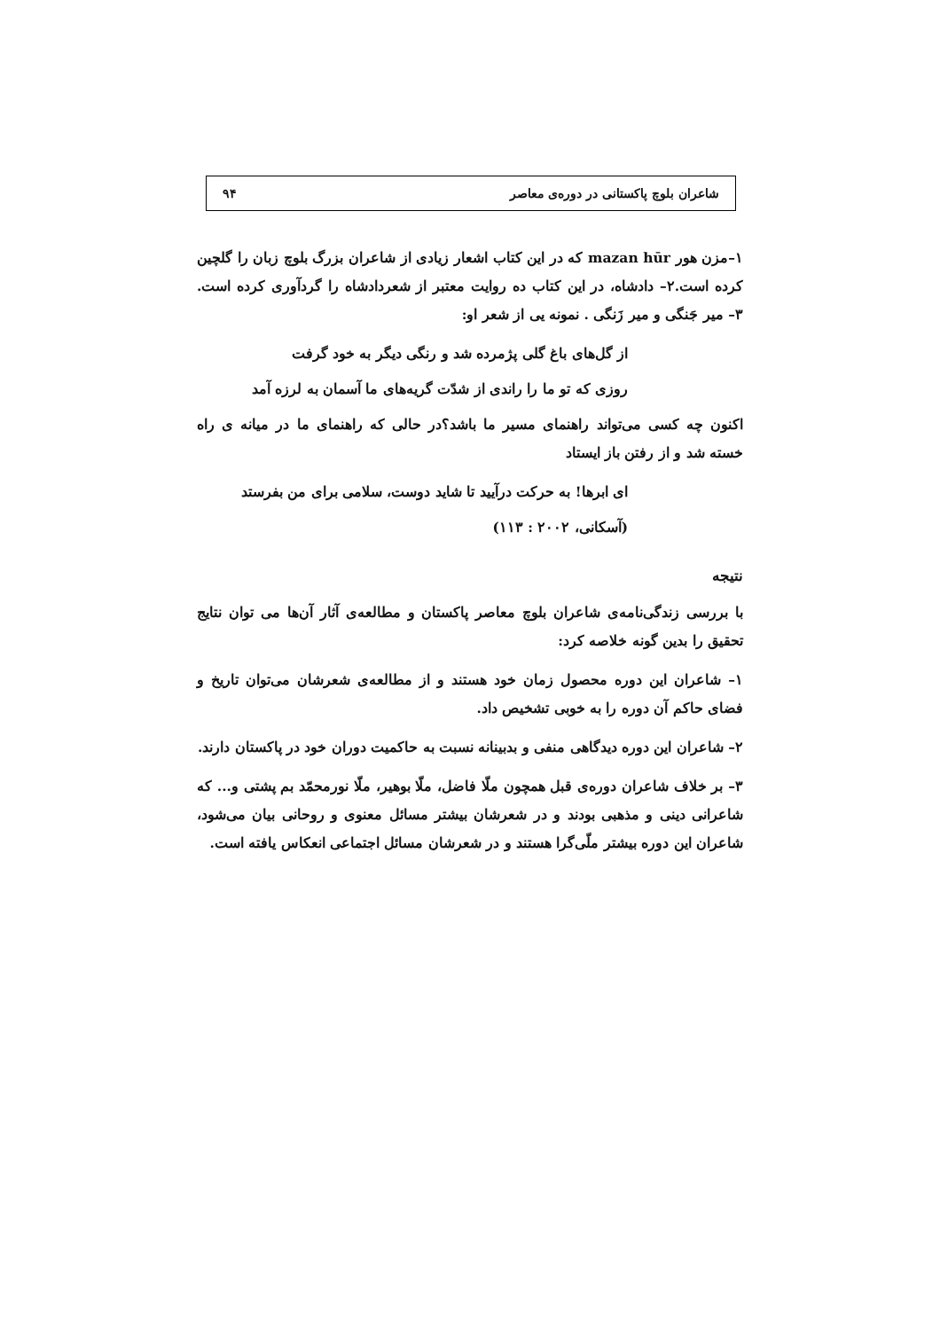شاعران بلوچ پاکستانی در دوره‌ی معاصر ۹۴
۱–مزن هور mazan hūr که در این کتاب اشعار زیادی از شاعران بزرگ بلوچ زبان را گلچین کرده است.۲– دادشاه، در این کتاب ده روایت معتبر از شعردادشاه را گردآوری کرده است. ۳– میر جَنگی و میر زَنگی . نمونه یی از شعر او:
از گل‌های باغ گلی پژمرده شد و رنگی دیگر به خود گرفت
روزی که تو ما را راندی از شدّت گریه‌های ما آسمان به لرزه آمد
اکنون چه کسی می‌تواند راهنمای مسیر ما باشد؟در حالی که راهنمای ما در میانه ی راه خسته شد و از رفتن باز ایستاد
ای ابرها! به حرکت درآیید تا شاید دوست، سلامی برای من بفرستد
(آسکانی، ۲۰۰۲ : ۱۱۳)
نتیجه
با بررسی زندگی‌نامه‌ی شاعران بلوچ معاصر پاکستان و مطالعه‌ی آثار آن‌ها می توان نتایج تحقیق را بدین گونه خلاصه کرد:
۱– شاعران این دوره محصول زمان خود هستند و از مطالعه‌ی شعرشان می‌توان تاریخ و فضای حاکم آن دوره را به خوبی تشخیص داد.
۲– شاعران این دوره دیدگاهی منفی و بدبینانه نسبت به حاکمیت دوران خود در پاکستان دارند.
۳– بر خلاف شاعران دوره‌ی قبل همچون ملّا فاضل، ملّا بوهیر، ملّا نورمحمّد بم پشتی و... که شاعرانی دینی و مذهبی بودند و در شعرشان بیشتر مسائل معنوی و روحانی بیان می‌شود، شاعران این دوره بیشتر ملّی‌گرا هستند و در شعرشان مسائل اجتماعی انعکاس یافته است.